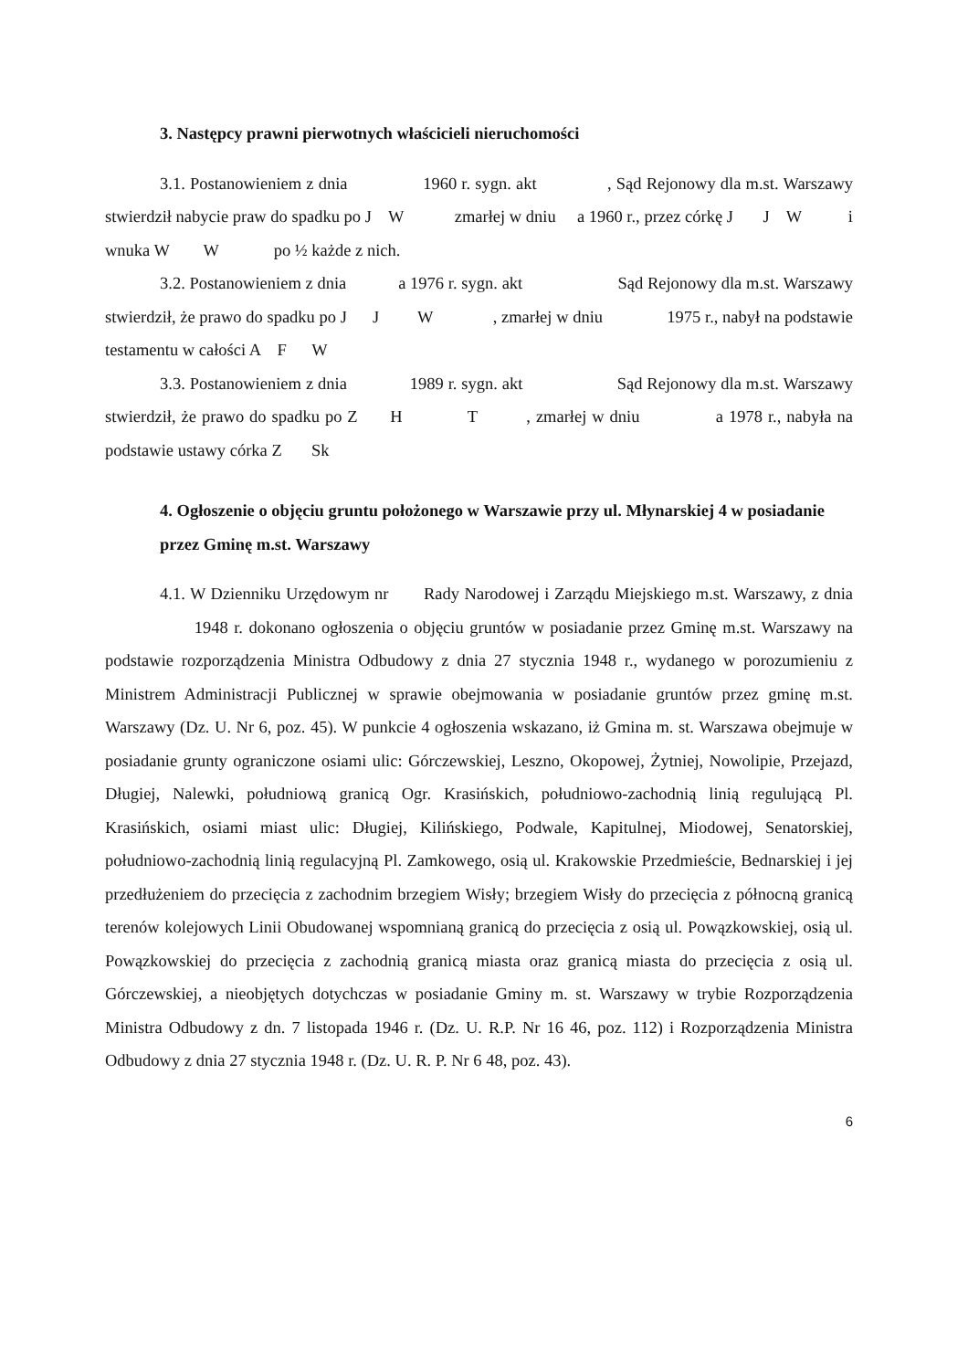3. Następcy prawni pierwotnych właścicieli nieruchomości
3.1. Postanowieniem z dnia 1960 r. sygn. akt , Sąd Rejonowy dla m.st. Warszawy stwierdził nabycie praw do spadku po J W zmarłej w dniu a 1960 r., przez córkę J J W i wnuka W W po ½ każde z nich.
3.2. Postanowieniem z dnia a 1976 r. sygn. akt Sąd Rejonowy dla m.st. Warszawy stwierdził, że prawo do spadku po J J W , zmarłej w dniu 1975 r., nabył na podstawie testamentu w całości A F W
3.3. Postanowieniem z dnia 1989 r. sygn. akt Sąd Rejonowy dla m.st. Warszawy stwierdził, że prawo do spadku po Z H T , zmarłej w dniu a 1978 r., nabyła na podstawie ustawy córka Z Sk
4. Ogłoszenie o objęciu gruntu położonego w Warszawie przy ul. Młynarskiej 4 w posiadanie przez Gminę m.st. Warszawy
4.1. W Dzienniku Urzędowym nr Rady Narodowej i Zarządu Miejskiego m.st. Warszawy, z dnia 1948 r. dokonano ogłoszenia o objęciu gruntów w posiadanie przez Gminę m.st. Warszawy na podstawie rozporządzenia Ministra Odbudowy z dnia 27 stycznia 1948 r., wydanego w porozumieniu z Ministrem Administracji Publicznej w sprawie obejmowania w posiadanie gruntów przez gminę m.st. Warszawy (Dz. U. Nr 6, poz. 45). W punkcie 4 ogłoszenia wskazano, iż Gmina m. st. Warszawa obejmuje w posiadanie grunty ograniczone osiami ulic: Górczewskiej, Leszno, Okopowej, Żytniej, Nowolipie, Przejazd, Długiej, Nalewki, południową granicą Ogr. Krasińskich, południowo-zachodnią linią regulującą Pl. Krasińskich, osiami miast ulic: Długiej, Kilińskiego, Podwale, Kapitulnej, Miodowej, Senatorskiej, południowo-zachodnią linią regulacyjną Pl. Zamkowego, osią ul. Krakowskie Przedmieście, Bednarskiej i jej przedłużeniem do przecięcia z zachodnim brzegiem Wisły; brzegiem Wisły do przecięcia z północną granicą terenów kolejowych Linii Obudowanej wspomnianą granicą do przecięcia z osią ul. Powązkowskiej, osią ul. Powązkowskiej do przecięcia z zachodnią granicą miasta oraz granicą miasta do przecięcia z osią ul. Górczewskiej, a nieobjętych dotychczas w posiadanie Gminy m. st. Warszawy w trybie Rozporządzenia Ministra Odbudowy z dn. 7 listopada 1946 r. (Dz. U. R.P. Nr 16 46, poz. 112) i Rozporządzenia Ministra Odbudowy z dnia 27 stycznia 1948 r. (Dz. U. R. P. Nr 6 48, poz. 43).
6